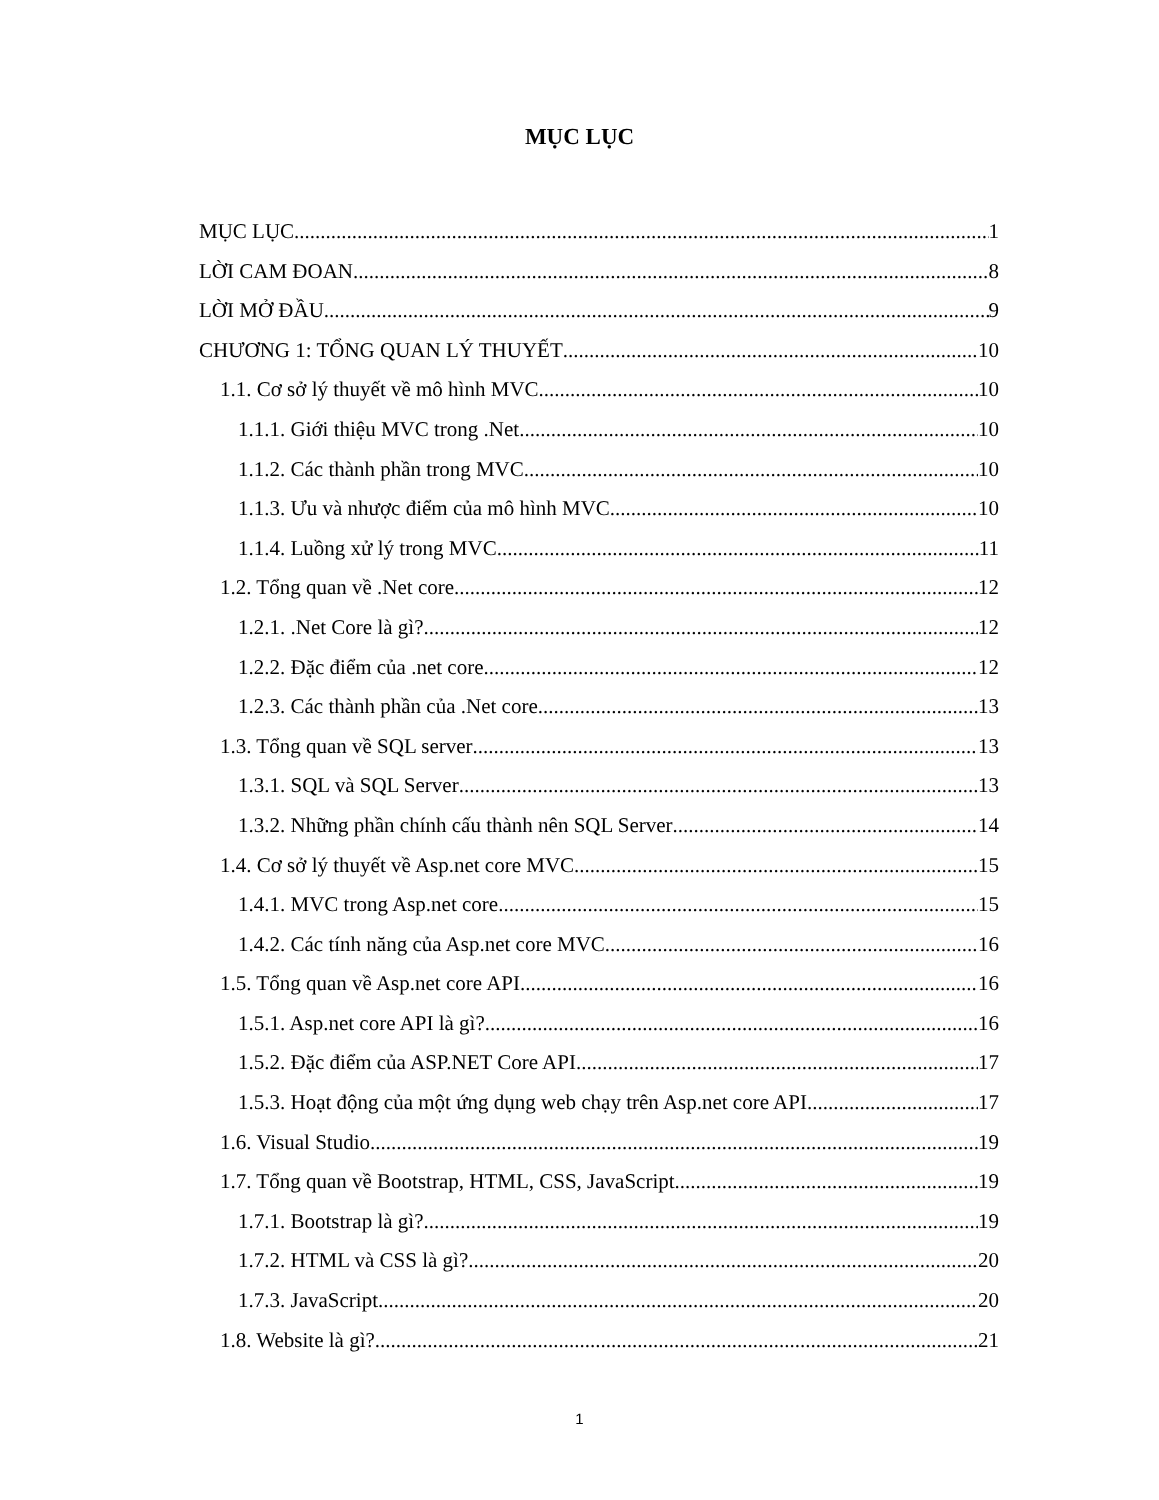MỤC LỤC
MỤC LỤC 1
LỜI CAM ĐOAN 8
LỜI MỞ ĐẦU 9
CHƯƠNG 1: TỔNG QUAN LÝ THUYẾT 10
1.1. Cơ sở lý thuyết về mô hình MVC. 10
1.1.1. Giới thiệu MVC trong .Net 10
1.1.2. Các thành phần trong MVC 10
1.1.3. Ưu và nhược điểm của mô hình MVC 10
1.1.4. Luồng xử lý trong MVC 11
1.2. Tổng quan về .Net core 12
1.2.1. .Net Core là gì? 12
1.2.2. Đặc điểm của .net core 12
1.2.3. Các thành phần của .Net core 13
1.3. Tổng quan về SQL server 13
1.3.1. SQL và SQL Server 13
1.3.2. Những phần chính cấu thành nên SQL Server 14
1.4. Cơ sở lý thuyết về Asp.net core MVC 15
1.4.1. MVC trong Asp.net core 15
1.4.2. Các tính năng của Asp.net core MVC 16
1.5. Tổng quan về Asp.net core API 16
1.5.1. Asp.net core API là gì? 16
1.5.2. Đặc điểm của ASP.NET Core API 17
1.5.3. Hoạt động của một ứng dụng web chạy trên Asp.net core API 17
1.6. Visual Studio. 19
1.7. Tổng quan về Bootstrap, HTML, CSS, JavaScript. 19
1.7.1. Bootstrap là gì? 19
1.7.2. HTML và CSS là gì? 20
1.7.3. JavaScript 20
1.8. Website là gì? 21
1